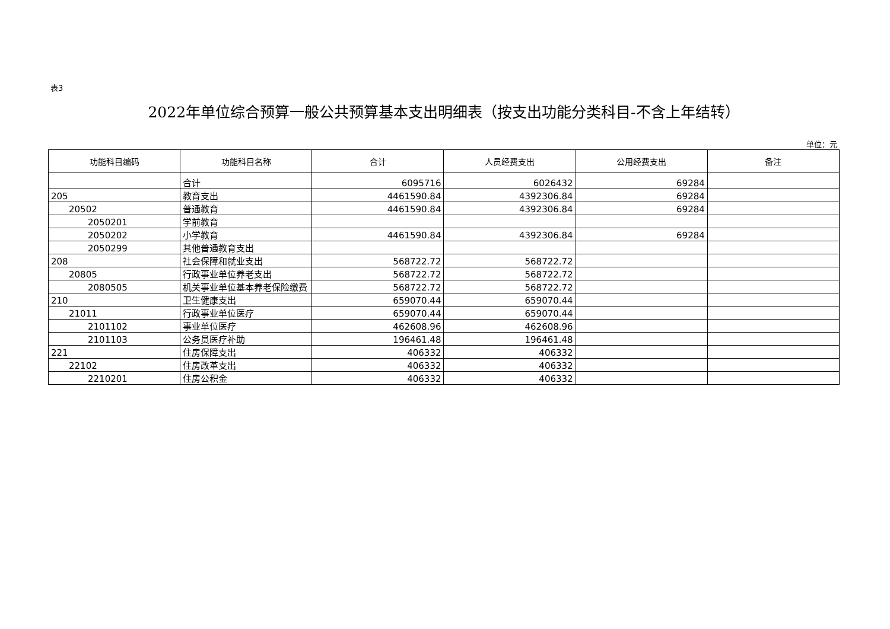表3
2022年单位综合预算一般公共预算基本支出明细表（按支出功能分类科目-不含上年结转）
单位：元
| 功能科目编码 | 功能科目名称 | 合计 | 人员经费支出 | 公用经费支出 | 备注 |
| --- | --- | --- | --- | --- | --- |
| | 合计 | 6095716 | 6026432 | 69284 | |
| 205 | 教育支出 | 4461590.84 | 4392306.84 | 69284 | |
| 20502 | 普通教育 | 4461590.84 | 4392306.84 | 69284 | |
| 2050201 | 学前教育 | | | | |
| 2050202 | 小学教育 | 4461590.84 | 4392306.84 | 69284 | |
| 2050299 | 其他普通教育支出 | | | | |
| 208 | 社会保障和就业支出 | 568722.72 | 568722.72 | | |
| 20805 | 行政事业单位养老支出 | 568722.72 | 568722.72 | | |
| 2080505 | 机关事业单位基本养老保险缴费 | 568722.72 | 568722.72 | | |
| 210 | 卫生健康支出 | 659070.44 | 659070.44 | | |
| 21011 | 行政事业单位医疗 | 659070.44 | 659070.44 | | |
| 2101102 | 事业单位医疗 | 462608.96 | 462608.96 | | |
| 2101103 | 公务员医疗补助 | 196461.48 | 196461.48 | | |
| 221 | 住房保障支出 | 406332 | 406332 | | |
| 22102 | 住房改革支出 | 406332 | 406332 | | |
| 2210201 | 住房公积金 | 406332 | 406332 | | |